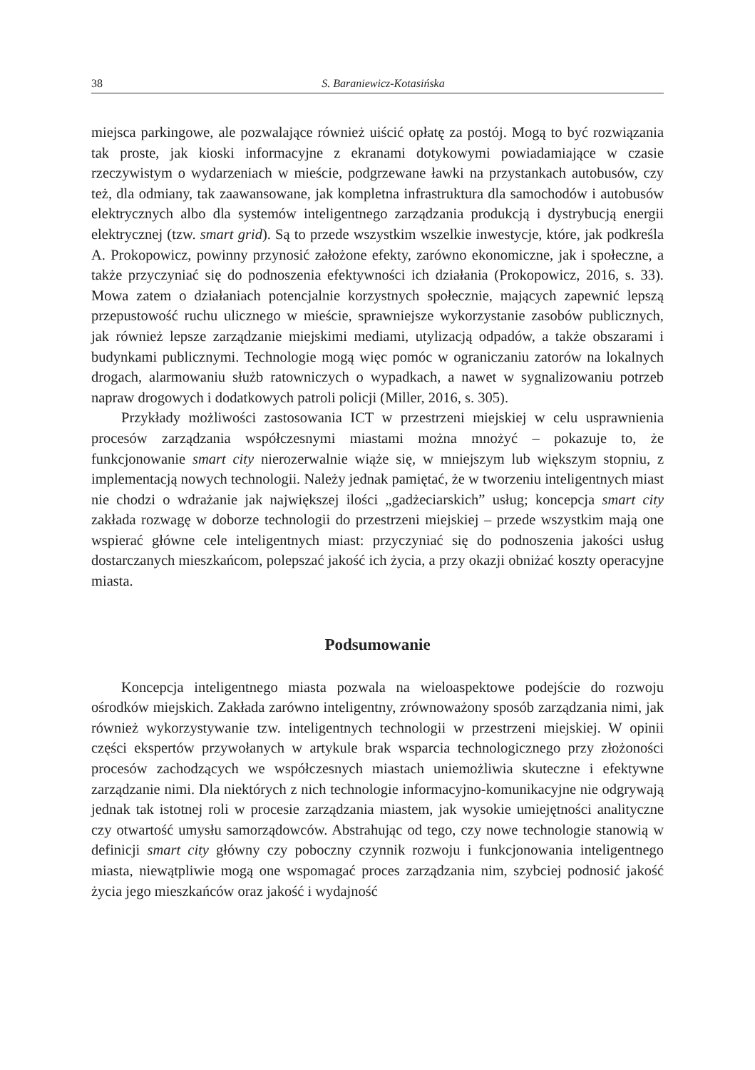38 S. Baraniewicz-Kotasińska
miejsca parkingowe, ale pozwalające również uiścić opłatę za postój. Mogą to być rozwiązania tak proste, jak kioski informacyjne z ekranami dotykowymi powiadamiające w czasie rzeczywistym o wydarzeniach w mieście, podgrzewane ławki na przystankach autobusów, czy też, dla odmiany, tak zaawansowane, jak kompletna infrastruktura dla samochodów i autobusów elektrycznych albo dla systemów inteligentnego zarządzania produkcją i dystrybucją energii elektrycznej (tzw. smart grid). Są to przede wszystkim wszelkie inwestycje, które, jak podkreśla A. Prokopowicz, powinny przynosić założone efekty, zarówno ekonomiczne, jak i społeczne, a także przyczyniać się do podnoszenia efektywności ich działania (Prokopowicz, 2016, s. 33). Mowa zatem o działaniach potencjalnie korzystnych społecznie, mających zapewnić lepszą przepustowość ruchu ulicznego w mieście, sprawniejsze wykorzystanie zasobów publicznych, jak również lepsze zarządzanie miejskimi mediami, utylizacją odpadów, a także obszarami i budynkami publicznymi. Technologie mogą więc pomóc w ograniczaniu zatorów na lokalnych drogach, alarmowaniu służb ratowniczych o wypadkach, a nawet w sygnalizowaniu potrzeb napraw drogowych i dodatkowych patroli policji (Miller, 2016, s. 305).
Przykłady możliwości zastosowania ICT w przestrzeni miejskiej w celu usprawnienia procesów zarządzania współczesnymi miastami można mnożyć – pokazuje to, że funkcjonowanie smart city nierozerwalnie wiąże się, w mniejszym lub większym stopniu, z implementacją nowych technologii. Należy jednak pamiętać, że w tworzeniu inteligentnych miast nie chodzi o wdrażanie jak największej ilości „gadżeciarskich” usług; koncepcja smart city zakłada rozwagę w doborze technologii do przestrzeni miejskiej – przede wszystkim mają one wspierać główne cele inteligentnych miast: przyczyniać się do podnoszenia jakości usług dostarczanych mieszkańcom, polepszać jakość ich życia, a przy okazji obniżać koszty operacyjne miasta.
Podsumowanie
Koncepcja inteligentnego miasta pozwala na wieloaspektowe podejście do rozwoju ośrodków miejskich. Zakłada zarówno inteligentny, zrównoważony sposób zarządzania nimi, jak również wykorzystywanie tzw. inteligentnych technologii w przestrzeni miejskiej. W opinii części ekspertów przywołanych w artykule brak wsparcia technologicznego przy złożoności procesów zachodzących we współczesnych miastach uniemożliwia skuteczne i efektywne zarządzanie nimi. Dla niektórych z nich technologie informacyjno-komunikacyjne nie odgrywają jednak tak istotnej roli w procesie zarządzania miastem, jak wysokie umiejętności analityczne czy otwartość umysłu samorządowców. Abstrahując od tego, czy nowe technologie stanowią w definicji smart city główny czy poboczny czynnik rozwoju i funkcjonowania inteligentnego miasta, niewątpliwie mogą one wspomagać proces zarządzania nim, szybciej podnosić jakość życia jego mieszkańców oraz jakość i wydajność